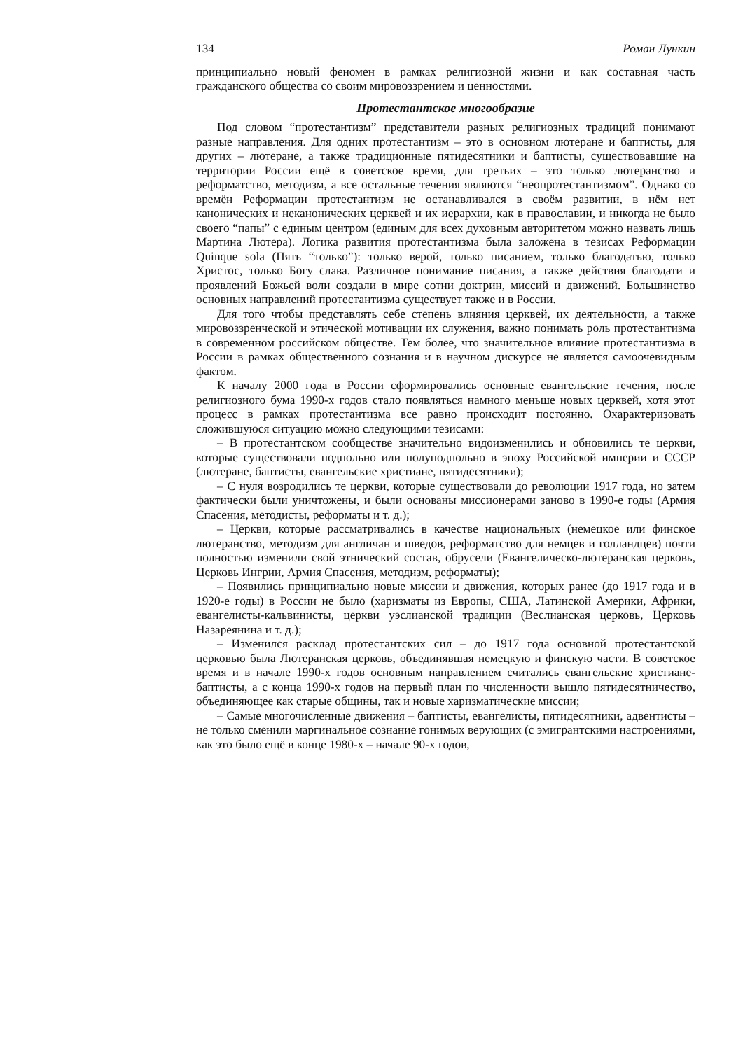134 Роман Лункин
принципиально новый феномен в рамках религиозной жизни и как составная часть гражданского общества со своим мировоззрением и ценностями.
Протестантское многообразие
Под словом “протестантизм” представители разных религиозных традиций понимают разные направления. Для одних протестантизм – это в основном лютеране и баптисты, для других – лютеране, а также традиционные пятидесятники и баптисты, существовавшие на территории России ещё в советское время, для третьих – это только лютеранство и реформатство, методизм, а все остальные течения являются “неопротестантизмом”. Однако со времён Реформации протестантизм не останавливался в своём развитии, в нём нет канонических и неканонических церквей и их иерархии, как в православии, и никогда не было своего “папы” с единым центром (единым для всех духовным авторитетом можно назвать лишь Мартина Лютера). Логика развития протестантизма была заложена в тезисах Реформации Quinque sola (Пять “только”): только верой, только писанием, только благодатью, только Христос, только Богу слава. Различное понимание писания, а также действия благодати и проявлений Божьей воли создали в мире сотни доктрин, миссий и движений. Большинство основных направлений протестантизма существует также и в России.
Для того чтобы представлять себе степень влияния церквей, их деятельности, а также мировоззренческой и этической мотивации их служения, важно понимать роль протестантизма в современном российском обществе. Тем более, что значительное влияние протестантизма в России в рамках общественного сознания и в научном дискурсе не является самоочевидным фактом.
К началу 2000 года в России сформировались основные евангельские течения, после религиозного бума 1990-х годов стало появляться намного меньше новых церквей, хотя этот процесс в рамках протестантизма все равно происходит постоянно. Охарактеризовать сложившуюся ситуацию можно следующими тезисами:
– В протестантском сообществе значительно видоизменились и обновились те церкви, которые существовали подпольно или полуподпольно в эпоху Российской империи и СССР (лютеране, баптисты, евангельские христиане, пятидесятники);
– С нуля возродились те церкви, которые существовали до революции 1917 года, но затем фактически были уничтожены, и были основаны миссионерами заново в 1990-е годы (Армия Спасения, методисты, реформаты и т. д.);
– Церкви, которые рассматривались в качестве национальных (немецкое или финское лютеранство, методизм для англичан и шведов, реформатство для немцев и голландцев) почти полностью изменили свой этнический состав, обрусели (Евангелическо-лютеранская церковь, Церковь Ингрии, Армия Спасения, методизм, реформаты);
– Появились принципиально новые миссии и движения, которых ранее (до 1917 года и в 1920-е годы) в России не было (харизматы из Европы, США, Латинской Америки, Африки, евангелисты-кальвинисты, церкви уэслианской традиции (Веслианская церковь, Церковь Назареянина и т. д.);
– Изменился расклад протестантских сил – до 1917 года основной протестантской церковью была Лютеранская церковь, объединявшая немецкую и финскую части. В советское время и в начале 1990-х годов основным направлением считались евангельские христиане-баптисты, а с конца 1990-х годов на первый план по численности вышло пятидесятничество, объединяющее как старые общины, так и новые харизматические миссии;
– Самые многочисленные движения – баптисты, евангелисты, пятидесятники, адвентисты – не только сменили маргинальное сознание гонимых верующих (с эмигрантскими настроениями, как это было ещё в конце 1980-х – начале 90-х годов,